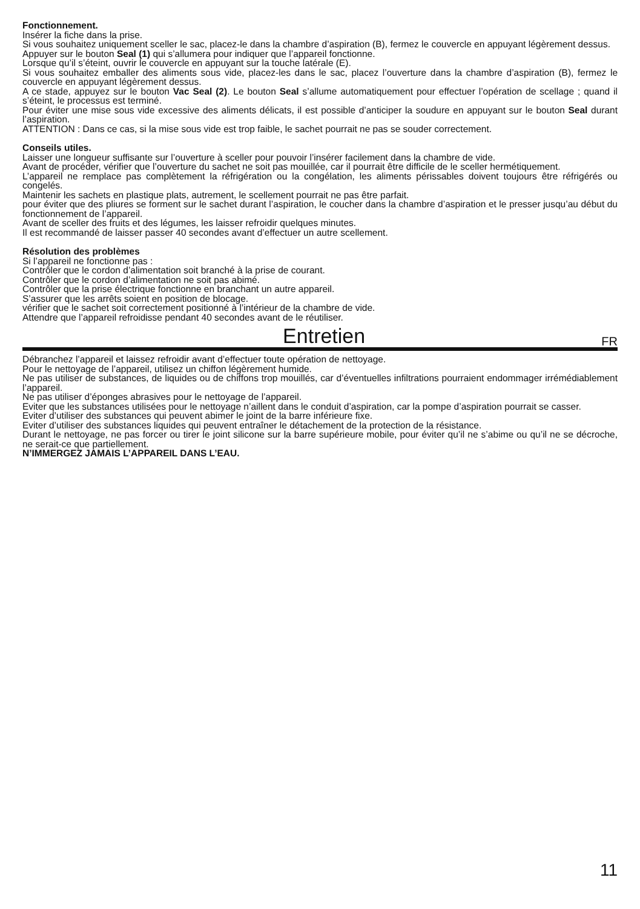Fonctionnement.
Insérer la fiche dans la prise.
Si vous souhaitez uniquement sceller le sac, placez-le dans la chambre d’aspiration (B), fermez le couvercle en appuyant légèrement dessus.
Appuyer sur le bouton Seal (1) qui s’allumera pour indiquer que l’appareil fonctionne.
Lorsque qu’il s’éteint, ouvrir le couvercle en appuyant sur la touche latérale (E).
Si vous souhaitez emballer des aliments sous vide, placez-les dans le sac, placez l’ouverture dans la chambre d’aspiration (B), fermez le couvercle en appuyant légèrement dessus.
A ce stade, appuyez sur le bouton Vac Seal (2). Le bouton Seal s’allume automatiquement pour effectuer l’opération de scellage ; quand il s’éteint, le processus est terminé.
Pour éviter une mise sous vide excessive des aliments délicats, il est possible d’anticiper la soudure en appuyant sur le bouton Seal durant l’aspiration.
ATTENTION : Dans ce cas, si la mise sous vide est trop faible, le sachet pourrait ne pas se souder correctement.
Conseils utiles.
Laisser une longueur suffisante sur l’ouverture à sceller pour pouvoir l’insérer facilement dans la chambre de vide.
Avant de procéder, vérifier que l’ouverture du sachet ne soit pas mouillée, car il pourrait être difficile de le sceller hermétiquement.
L’appareil ne remplace pas complètement la réfrigération ou la congélation, les aliments périssables doivent toujours être réfrigérés ou congelés.
Maintenir les sachets en plastique plats, autrement, le scellement pourrait ne pas être parfait.
pour éviter que des pliures se forment sur le sachet durant l’aspiration, le coucher dans la chambre d’aspiration et le presser jusqu’au début du fonctionnement de l’appareil.
Avant de sceller des fruits et des légumes, les laisser refroidir quelques minutes.
Il est recommandé de laisser passer 40 secondes avant d’effectuer un autre scellement.
Résolution des problèmes
Si l’appareil ne fonctionne pas :
Contrôler que le cordon d’alimentation soit branché à la prise de courant.
Contrôler que le cordon d’alimentation ne soit pas abimé.
Contrôler que la prise électrique fonctionne en branchant un autre appareil.
S’assurer que les arrêts soient en position de blocage.
vérifier que le sachet soit correctement positionné à l’intérieur de la chambre de vide.
Attendre que l’appareil refroidisse pendant 40 secondes avant de le réutiliser.
Entretien
FR
Débranchez l’appareil et laissez refroidir avant d’effectuer toute opération de nettoyage.
Pour le nettoyage de l’appareil, utilisez un chiffon légèrement humide.
Ne pas utiliser de substances, de liquides ou de chiffons trop mouillés, car d’éventuelles infiltrations pourraient endommager irrémédiablement l’appareil.
Ne pas utiliser d’éponges abrasives pour le nettoyage de l’appareil.
Eviter que les substances utilisées pour le nettoyage n’aillent dans le conduit d’aspiration, car la pompe d’aspiration pourrait se casser.
Eviter d’utiliser des substances qui peuvent abimer le joint de la barre inférieure fixe.
Eviter d’utiliser des substances liquides qui peuvent entraîner le détachement de la protection de la résistance.
Durant le nettoyage, ne pas forcer ou tirer le joint silicone sur la barre supérieure mobile, pour éviter qu’il ne s’abime ou qu’il ne se décroche, ne serait-ce que partiellement.
N’IMMERGEZ JAMAIS L’APPAREIL DANS L’EAU.
11